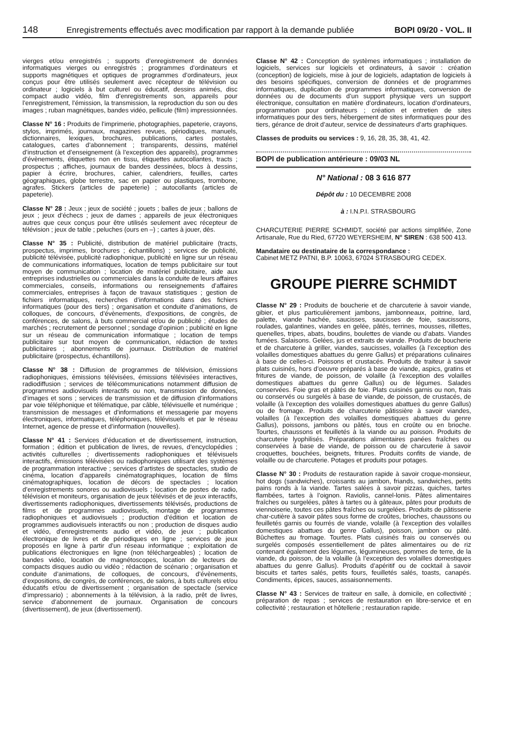148 Enregistrements effectués avec modification par rapport à la demande publiée BOPI 09/20 - VOL. II
vierges et/ou enregistrés ; supports d’enregistrement de données informatiques vierges ou enregistrés ; programmes d’ordinateurs et supports magnétiques et optiques de programmes d’ordinateurs, jeux conçus pour être utilisés seulement avec récepteur de télévision ou ordinateur ; logiciels à but culturel ou éducatif, dessins animés, disc compact audio vidéo, film d’enregistrements son, appareils pour l’enregistrement, l’émission, la transmission, la reproduction du son ou des images ; ruban magnétiques, bandes vidéo, pellicule (film) impressionnées.
Classe N° 16 : Produits de l’imprimerie, photographies, papeterie, crayons, stylos, imprimés, journaux, magazines revues, périodiques, manuels, dictionnaires, lexiques, brochures, publications, cartes postales, catalogues, cartes d’abonnement ; transparents, dessins, matériel d’instruction et d’enseignement (à l’exception des appareils), programmes d’évènements, étiquettes non en tissu, étiquettes autocollantes, tracts ; prospectus ; affiches, journaux de bandes dessinées, blocs à dessins, papier à écrire, brochures, cahier, calendriers, feuilles, cartes géographiques, globe terrestre, sac en papier ou plastiques, trombone, agrafes. Stickers (articles de papeterie) ; autocollants (articles de papeterie).
Classe N° 28 : Jeux ; jeux de société ; jouets ; balles de jeux ; ballons de jeux ; jeux d’échecs ; jeux de dames ; appareils de jeux électroniques autres que ceux conçus pour être utilisés seulement avec récepteur de télévision ; jeux de table ; peluches (ours en –) ; cartes à jouer, dès.
Classe N° 35 : Publicité, distribution de matériel publicitaire (tracts, prospectus, imprimes, brochures ; échantillons) ; services de publicité, publicité télévisée, publicité radiophonique, publicité en ligne sur un réseau de communications informatiques, location de temps publicitaire sur tout moyen de communication ; location de matériel publicitaire, aide aux entreprises industrielles ou commerciales dans la conduite de leurs affaires commerciales, conseils, informations ou renseignements d’affaires commerciales, entreprises à façon de travaux statistiques ; gestion de fichiers informatiques, recherches d’informations dans des fichiers informatiques (pour des tiers) ; organisation et conduite d’animations, de colloques, de concours, d’évènements, d’expositions, de congrès, de conférences, de salons, à buts commercial et/ou de publicité ; études de marchés ; recrutement de personnel ; sondage d’opinion ; publicité en ligne sur un réseau de communication informatique ; location de temps publicitaire sur tout moyen de communication, rédaction de textes publicitaires ; abonnements de journaux. Distribution de matériel publicitaire (prospectus, échantillons).
Classe N° 38 : Diffusion de programmes de télévision, émissions radiophoniques, émissions télévisées, émissions télévisées interactives, radiodiffusion ; services de télécommunications notamment diffusion de programmes audiovisuels interactifs ou non, transmission de données, d’images et sons ; services de transmission et de diffusion d’informations par voie téléphonique et télématique, par câble, télévisuelle et numérique ; transmission de messages et d’informations et messagerie par moyens électroniques, informatiques, téléphoniques, télévisuels et par le réseau Internet, agence de presse et d’information (nouvelles).
Classe N° 41 : Services d’éducation et de divertissement, instruction, formation ; édition et publication de livres, de revues, d’encyclopédies ; activités culturelles ; divertissements radiophoniques et télévisuels interactifs, émissions télévisées ou radiophoniques utilisant des systèmes de programmation interactive ; services d’artistes de spectacles, studio de cinéma, location d’appareils cinématographiques, location de films cinématographiques, location de décors de spectacles ; location d’enregistrements sonores ou audiovisuels ; location de postes de radio, télévision et moniteurs, organisation de jeux télévisés et de jeux interactifs, divertissements radiophoniques, divertissements télévisés, productions de films et de programmes audiovisuels, montage de programmes radiophoniques et audiovisuels ; production d’édition et location de programmes audiovisuels interactifs ou non ; production de disques audio et vidéo, d’enregistrements audio et vidéo, de jeux ; publication électronique de livres et de périodiques en ligne ; services de jeux proposés en ligne à partir d’un réseau informatique ; exploitation de publications électroniques en ligne (non téléchargeables) ; location de bandes vidéo, location de magnétoscopes, location de lecteurs de compacts disques audio ou vidéo ; rédaction de scénario ; organisation et conduite d’animations, de colloques, de concours, d’évènements, d’expositions, de congrès, de conférences, de salons, à buts culturels et/ou éducatifs et/ou de divertissement ; organisation de spectacle (service d’impressario) ; abonnements à la télévision, à la radio, prêt de livres, service d’abonnement de journaux. Organisation de concours (divertissement), de jeux (divertissement).
Classe N° 42 : Conception de systèmes informatiques ; installation de logiciels, services sur logiciels et ordinateurs, à savoir : création (conception) de logiciels, mise à jour de logiciels, adaptation de logiciels à des besoins spécifiques, conversion de données et de programmes informatiques, duplication de programmes informatiques, conversion de données ou de documents d’un support physique vers un support électronique, consultation en matière d’ordinateurs, location d’ordinateurs, programmation pour ordinateurs ; création et entretien de sites informatiques pour des tiers, hébergement de sites informatiques pour des tiers, gérance de droit d’auteur, service de dessinateurs d’arts graphiques.
Classes de produits ou services : 9, 16, 28, 35, 38, 41, 42.
BOPI de publication antérieure : 09/03 NL
N° National : 08 3 616 877
Dépôt du : 10 DECEMBRE 2008
à : I.N.P.I. STRASBOURG
CHARCUTERIE PIERRE SCHMIDT, société par actions simplifiée, Zone Artisanale, Rue du Ried, 67720 WEYERSHEIM, N° SIREN : 638 500 413.
Mandataire ou destinataire de la correspondance :
Cabinet METZ PATNI, B.P. 10063, 67024 STRASBOURG CEDEX.
GROUPE PIERRE SCHMIDT
Classe N° 29 : Produits de boucherie et de charcuterie à savoir viande, gibier, et plus particulièrement jambons, jambonneaux, poitrine, lard, palette, viande hachée, saucisses, saucisses de foie, saucissons, roulades, galantines, viandes en gelée, pâtés, terrines, mousses, rillettes, quenelles, tripes, abats, boudins, boulettes de viande ou d’abats. Viandes fumées. Salaisons. Gelées, jus et extraits de viande. Produits de boucherie et de charcuterie à griller, viandes, saucisses, volailles (à l’exception des volailles domestiques abattues du genre Gallus) et préparations culinaires à base de celles-ci. Poissons et crustacés. Produits de traiteur à savoir plats cuisinés, hors d’oeuvre préparés à base de viande, aspics, gratins et fritures de viande, de poisson, de volaille (à l’exception des volailles domestiques abattues du genre Gallus) ou de légumes. Salades conservées. Foie gras et pâtés de foie. Plats cuisinés garnis ou non, frais ou conservés ou surgelés à base de viande, de poisson, de crustacés, de volaille (à l’exception des volailles domestiques abattues du genre Gallus) ou de fromage. Produits de charcuterie pâtissière à savoir viandes, volailles (à l’exception des volailles domestiques abattues du genre Gallus), poissons, jambons ou pâtés, tous en croûte ou en brioche. Tourtes, chaussons et feuilletés à la viande ou au poisson. Produits de charcuterie lyophilisés. Préparations alimentaires panées fraîches ou conservées à base de viande, de poisson ou de charcuterie à savoir croquettes, bouchées, beignets, fritures. Produits confits de viande, de volaille ou de charcuterie. Potages et produits pour potages.
Classe N° 30 : Produits de restauration rapide à savoir croque-monsieur, hot dogs (sandwiches), croissants au jambon, friands, sandwiches, petits pains ronds à la viande. Tartes salées à savoir pizzas, quiches, tartes flambées, tartes à l’oignon. Raviolis, cannel-lonis. Pâtes alimentaires fraîches ou surgelées, pâtes à tartes ou à gâteaux, pâtes pour produits de viennoiserie, toutes ces pâtes fraîches ou surgelées. Produits de pâtisserie char-cutière à savoir pâtes sous forme de croûtes, brioches, chaussons ou feuilletés garnis ou fourrés de viande, volaille (à l’exception des volailles domestiques abattues du genre Gallus), poisson, jambon ou pâté. Bûchettes au fromage. Tourtes. Plats cuisinés frais ou conservés ou surgelés composés essentiellement de pâtes alimentaires ou de riz contenant également des légumes, légumineuses, pommes de terre, de la viande, du poisson, de la volaille (à l’exception des volailles domestiques abattues du genre Gallus). Produits d’apéritif ou de cocktail à savoir biscuits et tartes salés, petits fours, feuilletés salés, toasts, canapés. Condiments, épices, sauces, assaisonnements.
Classe N° 43 : Services de traiteur en salle, à domicile, en collectivité ; préparation de repas ; services de restauration en libre-service et en collectivité ; restauration et hôtellerie ; restauration rapide.